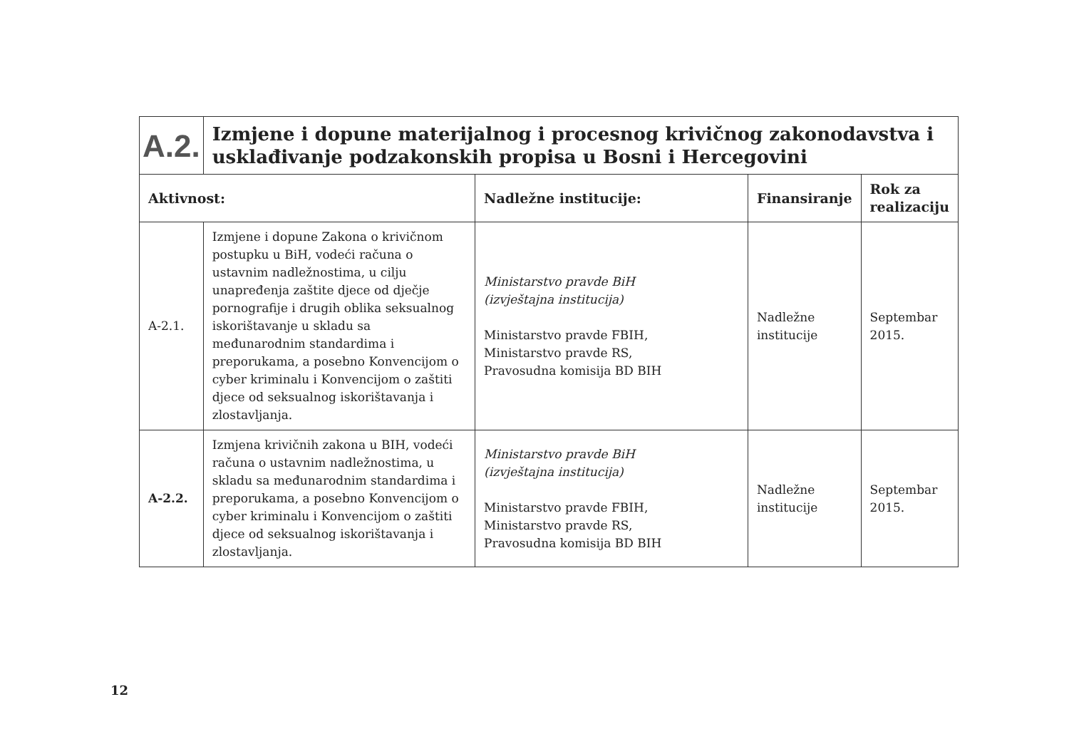| A.2. | Izmjene i dopune materijalnog i procesnog krivičnog zakonodavstva i usklađivanje podzakonskih propisa u Bosni i Hercegovini | | | |
| Aktivnost: | | Nadležne institucije: | Finansiranje | Rok za realizaciju |
| A-2.1. | Izmjene i dopune Zakona o krivičnom postupku u BiH, vodeći računa o ustavnim nadležnostima, u cilju unapređenja zaštite djece od dječje pornografije i drugih oblika seksualnog iskorištavanje u skladu sa međunarodnim standardima i preporukama, a posebno Konvencijom o cyber kriminalu i Konvencijom o zaštiti djece od seksualnog iskorištavanja i zlostavljanja. | Ministarstvo pravde BiH (izvještajna institucija) Ministarstvo pravde FBIH, Ministarstvo pravde RS, Pravosudna komisija BD BIH | Nadležne institucije | Septembar 2015. |
| A-2.2. | Izmjena krivičnih zakona u BIH, vodeći računa o ustavnim nadležnostima, u skladu sa međunarodnim standardima i preporukama, a posebno Konvencijom o cyber kriminalu i Konvencijom o zaštiti djece od seksualnog iskorištavanja i zlostavljanja. | Ministarstvo pravde BiH (izvještajna institucija) Ministarstvo pravde FBIH, Ministarstvo pravde RS, Pravosudna komisija BD BIH | Nadležne institucije | Septembar 2015. |
12